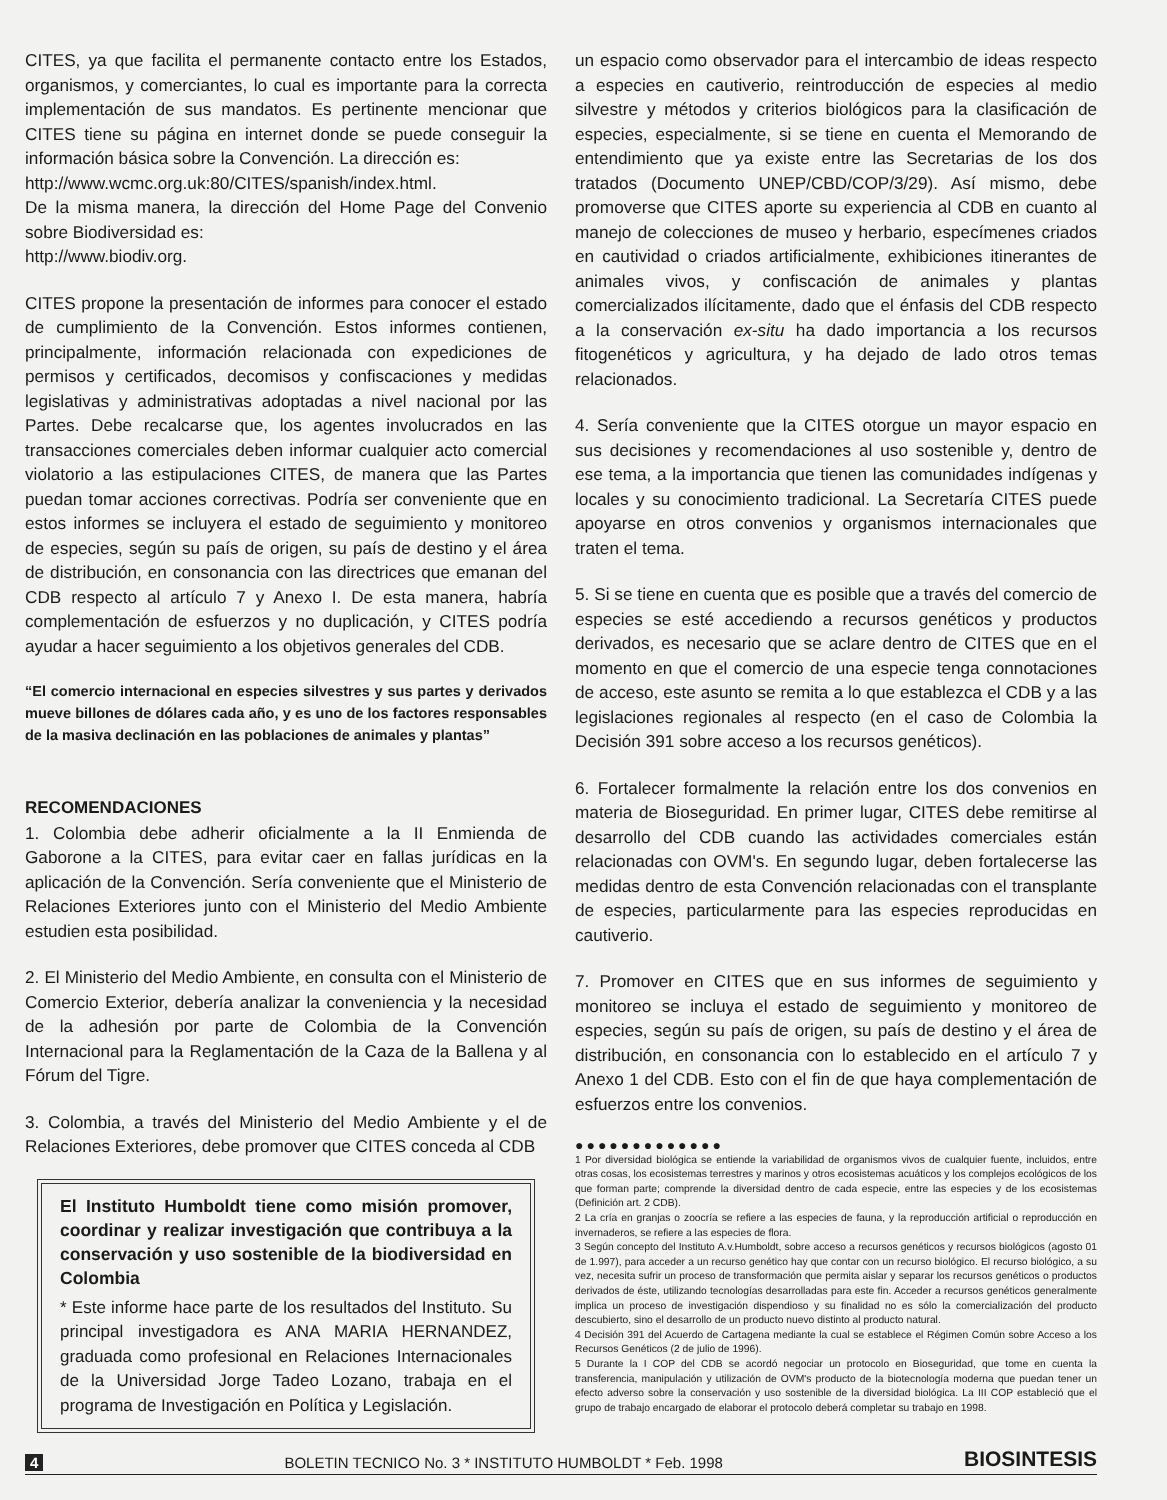CITES, ya que facilita el permanente contacto entre los Estados, organismos, y comerciantes, lo cual es importante para la correcta implementación de sus mandatos. Es pertinente mencionar que CITES tiene su página en internet donde se puede conseguir la información básica sobre la Convención. La dirección es:
http://www.wcmc.org.uk:80/CITES/spanish/index.html.
De la misma manera, la dirección del Home Page del Convenio sobre Biodiversidad es:
http://www.biodiv.org.
CITES propone la presentación de informes para conocer el estado de cumplimiento de la Convención. Estos informes contienen, principalmente, información relacionada con expediciones de permisos y certificados, decomisos y confiscaciones y medidas legislativas y administrativas adoptadas a nivel nacional por las Partes. Debe recalcarse que, los agentes involucrados en las transacciones comerciales deben informar cualquier acto comercial violatorio a las estipulaciones CITES, de manera que las Partes puedan tomar acciones correctivas. Podría ser conveniente que en estos informes se incluyera el estado de seguimiento y monitoreo de especies, según su país de origen, su país de destino y el área de distribución, en consonancia con las directrices que emanan del CDB respecto al artículo 7 y Anexo I. De esta manera, habría complementación de esfuerzos y no duplicación, y CITES podría ayudar a hacer seguimiento a los objetivos generales del CDB.
“El comercio internacional en especies silvestres y sus partes y derivados mueve billones de dólares cada año, y es uno de los factores responsables de la masiva declinación en las poblaciones de animales y plantas”
RECOMENDACIONES
1. Colombia debe adherir oficialmente a la II Enmienda de Gaborone a la CITES, para evitar caer en fallas jurídicas en la aplicación de la Convención. Sería conveniente que el Ministerio de Relaciones Exteriores junto con el Ministerio del Medio Ambiente estudien esta posibilidad.
2. El Ministerio del Medio Ambiente, en consulta con el Ministerio de Comercio Exterior, debería analizar la conveniencia y la necesidad de la adhesión por parte de Colombia de la Convención Internacional para la Reglamentación de la Caza de la Ballena y al Fórum del Tigre.
3. Colombia, a través del Ministerio del Medio Ambiente y el de Relaciones Exteriores, debe promover que CITES conceda al CDB
El Instituto Humboldt tiene como misión promover, coordinar y realizar investigación que contribuya a la conservación y uso sostenible de la biodiversidad en Colombia
* Este informe hace parte de los resultados del Instituto. Su principal investigadora es ANA MARIA HERNANDEZ, graduada como profesional en Relaciones Internacionales de la Universidad Jorge Tadeo Lozano, trabaja en el programa de Investigación en Política y Legislación.
un espacio como observador para el intercambio de ideas respecto a especies en cautiverio, reintroducción de especies al medio silvestre y métodos y criterios biológicos para la clasificación de especies, especialmente, si se tiene en cuenta el Memorando de entendimiento que ya existe entre las Secretarias de los dos tratados (Documento UNEP/CBD/COP/3/29). Así mismo, debe promoverse que CITES aporte su experiencia al CDB en cuanto al manejo de colecciones de museo y herbario, especímenes criados en cautividad o criados artificialmente, exhibiciones itinerantes de animales vivos, y confiscación de animales y plantas comercializados ilícitamente, dado que el énfasis del CDB respecto a la conservación ex-situ ha dado importancia a los recursos fitogenéticos y agricultura, y ha dejado de lado otros temas relacionados.
4. Sería conveniente que la CITES otorgue un mayor espacio en sus decisiones y recomendaciones al uso sostenible y, dentro de ese tema, a la importancia que tienen las comunidades indígenas y locales y su conocimiento tradicional. La Secretaría CITES puede apoyarse en otros convenios y organismos internacionales que traten el tema.
5. Si se tiene en cuenta que es posible que a través del comercio de especies se esté accediendo a recursos genéticos y productos derivados, es necesario que se aclare dentro de CITES que en el momento en que el comercio de una especie tenga connotaciones de acceso, este asunto se remita a lo que establezca el CDB y a las legislaciones regionales al respecto (en el caso de Colombia la Decisión 391 sobre acceso a los recursos genéticos).
6. Fortalecer formalmente la relación entre los dos convenios en materia de Bioseguridad. En primer lugar, CITES debe remitirse al desarrollo del CDB cuando las actividades comerciales están relacionadas con OVM's. En segundo lugar, deben fortalecerse las medidas dentro de esta Convención relacionadas con el transplante de especies, particularmente para las especies reproducidas en cautiverio.
7. Promover en CITES que en sus informes de seguimiento y monitoreo se incluya el estado de seguimiento y monitoreo de especies, según su país de origen, su país de destino y el área de distribución, en consonancia con lo establecido en el artículo 7 y Anexo 1 del CDB. Esto con el fin de que haya complementación de esfuerzos entre los convenios.
●●●●●●●●●●●●●
1 Por diversidad biológica se entiende la variabilidad de organismos vivos de cualquier fuente, incluidos, entre otras cosas, los ecosistemas terrestres y marinos y otros ecosistemas acuáticos y los complejos ecológicos de los que forman parte; comprende la diversidad dentro de cada especie, entre las especies y de los ecosistemas (Definición art. 2 CDB).
2 La cría en granjas o zoocría se refiere a las especies de fauna, y la reproducción artificial o reproducción en invernaderos, se refiere a las especies de flora.
3 Según concepto del Instituto A.v.Humboldt, sobre acceso a recursos genéticos y recursos biológicos (agosto 01 de 1.997), para acceder a un recurso genético hay que contar con un recurso biológico. El recurso biológico, a su vez, necesita sufrir un proceso de transformación que permita aislar y separar los recursos genéticos o productos derivados de éste, utilizando tecnologías desarrolladas para este fin. Acceder a recursos genéticos generalmente implica un proceso de investigación dispendioso y su finalidad no es sólo la comercialización del producto descubierto, sino el desarrollo de un producto nuevo distinto al producto natural.
4 Decisión 391 del Acuerdo de Cartagena mediante la cual se establece el Régimen Común sobre Acceso a los Recursos Genéticos (2 de julio de 1996).
5 Durante la I COP del CDB se acordó negociar un protocolo en Bioseguridad, que tome en cuenta la transferencia, manipulación y utilización de OVM's producto de la biotecnología moderna que puedan tener un efecto adverso sobre la conservación y uso sostenible de la diversidad biológica. La III COP estableció que el grupo de trabajo encargado de elaborar el protocolo deberá completar su trabajo en 1998.
4 BOLETIN TECNICO No. 3 * INSTITUTO HUMBOLDT * Feb. 1998 BIOSINTESIS